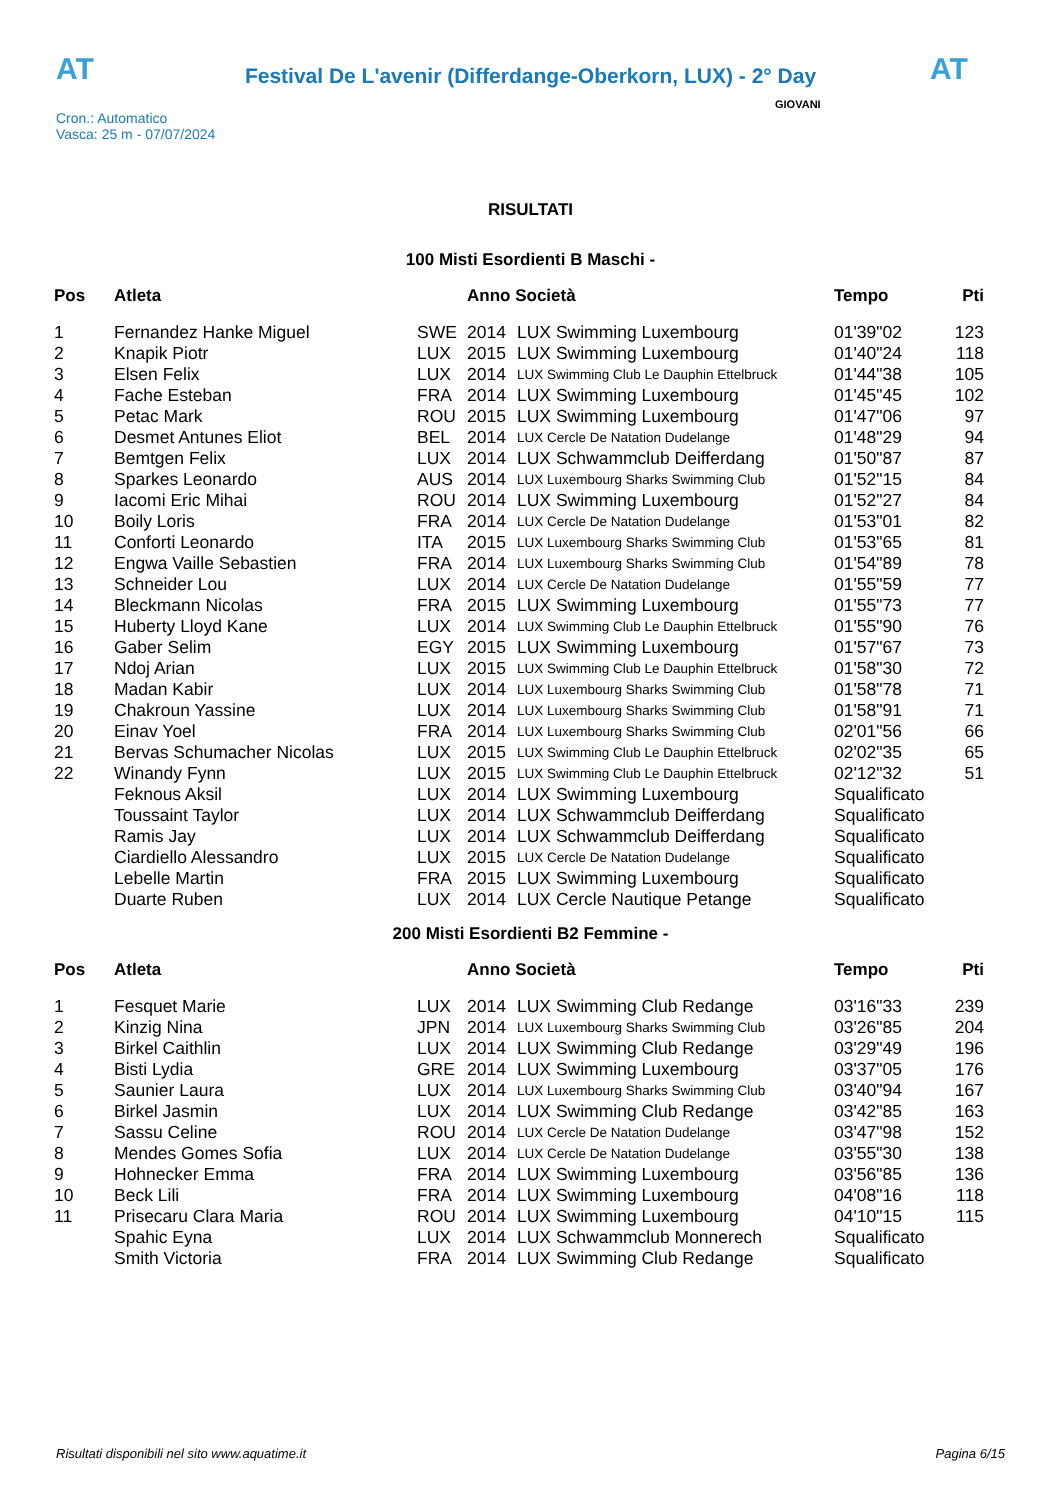AT
Festival De L'avenir (Differdange-Oberkorn, LUX) - 2° Day
AT
Cron.: Automatico
Vasca: 25 m - 07/07/2024
GIOVANI
RISULTATI
100 Misti Esordienti B Maschi -
| Pos | Atleta | | Anno Società | | Tempo | Pti |
| --- | --- | --- | --- | --- | --- | --- |
| 1 | Fernandez Hanke Miguel | SWE | 2014 | LUX Swimming Luxembourg | 01'39"02 | 123 |
| 2 | Knapik Piotr | LUX | 2015 | LUX Swimming Luxembourg | 01'40"24 | 118 |
| 3 | Elsen Felix | LUX | 2014 | LUX Swimming Club Le Dauphin Ettelbruck | 01'44"38 | 105 |
| 4 | Fache Esteban | FRA | 2014 | LUX Swimming Luxembourg | 01'45"45 | 102 |
| 5 | Petac Mark | ROU | 2015 | LUX Swimming Luxembourg | 01'47"06 | 97 |
| 6 | Desmet Antunes Eliot | BEL | 2014 | LUX Cercle De Natation Dudelange | 01'48"29 | 94 |
| 7 | Bemtgen Felix | LUX | 2014 | LUX Schwammclub Deifferdang | 01'50"87 | 87 |
| 8 | Sparkes Leonardo | AUS | 2014 | LUX Luxembourg Sharks Swimming Club | 01'52"15 | 84 |
| 9 | Iacomi Eric Mihai | ROU | 2014 | LUX Swimming Luxembourg | 01'52"27 | 84 |
| 10 | Boily Loris | FRA | 2014 | LUX Cercle De Natation Dudelange | 01'53"01 | 82 |
| 11 | Conforti Leonardo | ITA | 2015 | LUX Luxembourg Sharks Swimming Club | 01'53"65 | 81 |
| 12 | Engwa Vaille Sebastien | FRA | 2014 | LUX Luxembourg Sharks Swimming Club | 01'54"89 | 78 |
| 13 | Schneider Lou | LUX | 2014 | LUX Cercle De Natation Dudelange | 01'55"59 | 77 |
| 14 | Bleckmann Nicolas | FRA | 2015 | LUX Swimming Luxembourg | 01'55"73 | 77 |
| 15 | Huberty Lloyd Kane | LUX | 2014 | LUX Swimming Club Le Dauphin Ettelbruck | 01'55"90 | 76 |
| 16 | Gaber Selim | EGY | 2015 | LUX Swimming Luxembourg | 01'57"67 | 73 |
| 17 | Ndoj Arian | LUX | 2015 | LUX Swimming Club Le Dauphin Ettelbruck | 01'58"30 | 72 |
| 18 | Madan Kabir | LUX | 2014 | LUX Luxembourg Sharks Swimming Club | 01'58"78 | 71 |
| 19 | Chakroun Yassine | LUX | 2014 | LUX Luxembourg Sharks Swimming Club | 01'58"91 | 71 |
| 20 | Einav Yoel | FRA | 2014 | LUX Luxembourg Sharks Swimming Club | 02'01"56 | 66 |
| 21 | Bervas Schumacher Nicolas | LUX | 2015 | LUX Swimming Club Le Dauphin Ettelbruck | 02'02"35 | 65 |
| 22 | Winandy Fynn | LUX | 2015 | LUX Swimming Club Le Dauphin Ettelbruck | 02'12"32 | 51 |
| | Feknous Aksil | LUX | 2014 | LUX Swimming Luxembourg | Squalificato | |
| | Toussaint Taylor | LUX | 2014 | LUX Schwammclub Deifferdang | Squalificato | |
| | Ramis Jay | LUX | 2014 | LUX Schwammclub Deifferdang | Squalificato | |
| | Ciardiello Alessandro | LUX | 2015 | LUX Cercle De Natation Dudelange | Squalificato | |
| | Lebelle Martin | FRA | 2015 | LUX Swimming Luxembourg | Squalificato | |
| | Duarte Ruben | LUX | 2014 | LUX Cercle Nautique Petange | Squalificato | |
200 Misti Esordienti B2 Femmine -
| Pos | Atleta | | Anno Società | | Tempo | Pti |
| --- | --- | --- | --- | --- | --- | --- |
| 1 | Fesquet Marie | LUX | 2014 | LUX Swimming Club Redange | 03'16"33 | 239 |
| 2 | Kinzig Nina | JPN | 2014 | LUX Luxembourg Sharks Swimming Club | 03'26"85 | 204 |
| 3 | Birkel Caithlin | LUX | 2014 | LUX Swimming Club Redange | 03'29"49 | 196 |
| 4 | Bisti Lydia | GRE | 2014 | LUX Swimming Luxembourg | 03'37"05 | 176 |
| 5 | Saunier Laura | LUX | 2014 | LUX Luxembourg Sharks Swimming Club | 03'40"94 | 167 |
| 6 | Birkel Jasmin | LUX | 2014 | LUX Swimming Club Redange | 03'42"85 | 163 |
| 7 | Sassu Celine | ROU | 2014 | LUX Cercle De Natation Dudelange | 03'47"98 | 152 |
| 8 | Mendes Gomes Sofia | LUX | 2014 | LUX Cercle De Natation Dudelange | 03'55"30 | 138 |
| 9 | Hohnecker Emma | FRA | 2014 | LUX Swimming Luxembourg | 03'56"85 | 136 |
| 10 | Beck Lili | FRA | 2014 | LUX Swimming Luxembourg | 04'08"16 | 118 |
| 11 | Prisecaru Clara Maria | ROU | 2014 | LUX Swimming Luxembourg | 04'10"15 | 115 |
| | Spahic Eyna | LUX | 2014 | LUX Schwammclub Monnerech | Squalificato | |
| | Smith Victoria | FRA | 2014 | LUX Swimming Club Redange | Squalificato | |
Risultati disponibili nel sito www.aquatime.it Pagina 6/15